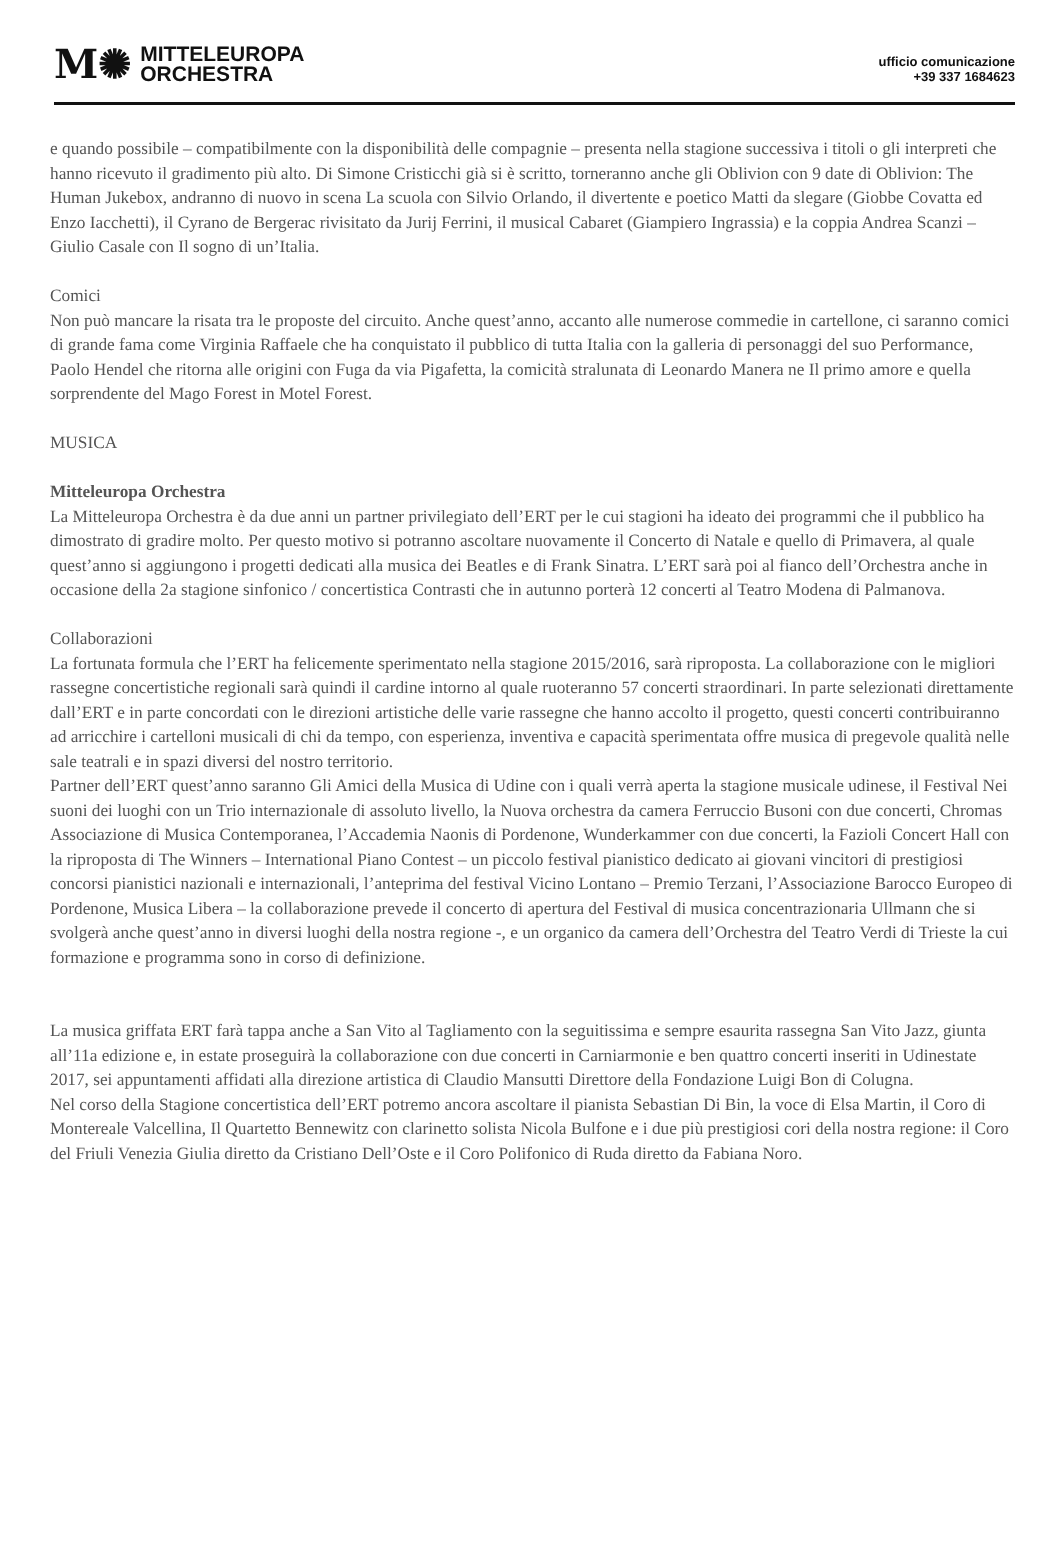M✺ MITTELEUROPA
ORCHESTRA
ufficio comunicazione
+39 337 1684623
e quando possibile – compatibilmente con la disponibilità delle compagnie – presenta nella stagione successiva i titoli o gli interpreti che hanno ricevuto il gradimento più alto. Di Simone Cristicchi già si è scritto, torneranno anche gli Oblivion con 9 date di Oblivion: The Human Jukebox, andranno di nuovo in scena La scuola con Silvio Orlando, il divertente e poetico Matti da slegare (Giobbe Covatta ed Enzo Iacchetti), il Cyrano de Bergerac rivisitato da Jurij Ferrini, il musical Cabaret (Giampiero Ingrassia) e la coppia Andrea Scanzi – Giulio Casale con Il sogno di un’Italia.
Comici
Non può mancare la risata tra le proposte del circuito. Anche quest’anno, accanto alle numerose commedie in cartellone, ci saranno comici di grande fama come Virginia Raffaele che ha conquistato il pubblico di tutta Italia con la galleria di personaggi del suo Performance, Paolo Hendel che ritorna alle origini con Fuga da via Pigafetta, la comicità stralunata di Leonardo Manera ne Il primo amore e quella sorprendente del Mago Forest in Motel Forest.
MUSICA
Mitteleuropa Orchestra
La Mitteleuropa Orchestra è da due anni un partner privilegiato dell’ERT per le cui stagioni ha ideato dei programmi che il pubblico ha dimostrato di gradire molto. Per questo motivo si potranno ascoltare nuovamente il Concerto di Natale e quello di Primavera, al quale quest’anno si aggiungono i progetti dedicati alla musica dei Beatles e di Frank Sinatra. L’ERT sarà poi al fianco dell’Orchestra anche in occasione della 2a stagione sinfonico / concertistica Contrasti che in autunno porterà 12 concerti al Teatro Modena di Palmanova.
Collaborazioni
La fortunata formula che l’ERT ha felicemente sperimentato nella stagione 2015/2016, sarà riproposta. La collaborazione con le migliori rassegne concertistiche regionali sarà quindi il cardine intorno al quale ruoteranno 57 concerti straordinari. In parte selezionati direttamente dall’ERT e in parte concordati con le direzioni artistiche delle varie rassegne che hanno accolto il progetto, questi concerti contribuiranno ad arricchire i cartelloni musicali di chi da tempo, con esperienza, inventiva e capacità sperimentata offre musica di pregevole qualità nelle sale teatrali e in spazi diversi del nostro territorio.
Partner dell’ERT quest’anno saranno Gli Amici della Musica di Udine con i quali verrà aperta la stagione musicale udinese, il Festival Nei suoni dei luoghi con un Trio internazionale di assoluto livello, la Nuova orchestra da camera Ferruccio Busoni con due concerti, Chromas Associazione di Musica Contemporanea, l’Accademia Naonis di Pordenone, Wunderkammer con due concerti, la Fazioli Concert Hall con la riproposta di The Winners – International Piano Contest – un piccolo festival pianistico dedicato ai giovani vincitori di prestigiosi concorsi pianistici nazionali e internazionali, l’anteprima del festival Vicino Lontano – Premio Terzani, l’Associazione Barocco Europeo di Pordenone, Musica Libera – la collaborazione prevede il concerto di apertura del Festival di musica concentrazionaria Ullmann che si svolgerà anche quest’anno in diversi luoghi della nostra regione -, e un organico da camera dell’Orchestra del Teatro Verdi di Trieste la cui formazione e programma sono in corso di definizione.
La musica griffata ERT farà tappa anche a San Vito al Tagliamento con la seguitissima e sempre esaurita rassegna San Vito Jazz, giunta all’11a edizione e, in estate proseguirà la collaborazione con due concerti in Carniarmonie e ben quattro concerti inseriti in Udinestate 2017, sei appuntamenti affidati alla direzione artistica di Claudio Mansutti Direttore della Fondazione Luigi Bon di Colugna.
Nel corso della Stagione concertistica dell’ERT potremo ancora ascoltare il pianista Sebastian Di Bin, la voce di Elsa Martin, il Coro di Montereale Valcellina, Il Quartetto Bennewitz con clarinetto solista Nicola Bulfone e i due più prestigiosi cori della nostra regione: il Coro del Friuli Venezia Giulia diretto da Cristiano Dell’Oste e il Coro Polifonico di Ruda diretto da Fabiana Noro.